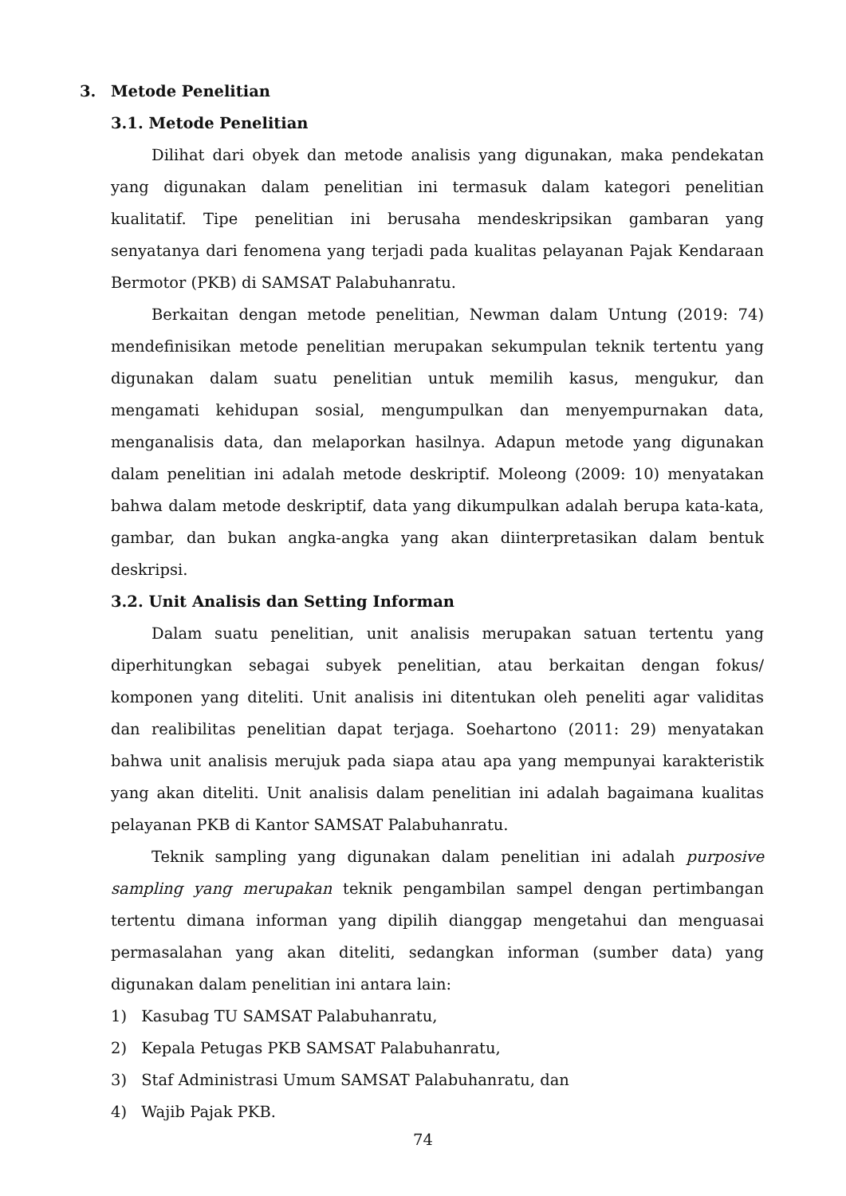3. Metode Penelitian
3.1. Metode Penelitian
Dilihat dari obyek dan metode analisis yang digunakan, maka pendekatan yang digunakan dalam penelitian ini termasuk dalam kategori penelitian kualitatif. Tipe penelitian ini berusaha mendeskripsikan gambaran yang senyatanya dari fenomena yang terjadi pada kualitas pelayanan Pajak Kendaraan Bermotor (PKB) di SAMSAT Palabuhanratu.
Berkaitan dengan metode penelitian, Newman dalam Untung (2019: 74) mendefinisikan metode penelitian merupakan sekumpulan teknik tertentu yang digunakan dalam suatu penelitian untuk memilih kasus, mengukur, dan mengamati kehidupan sosial, mengumpulkan dan menyempurnakan data, menganalisis data, dan melaporkan hasilnya. Adapun metode yang digunakan dalam penelitian ini adalah metode deskriptif. Moleong (2009: 10) menyatakan bahwa dalam metode deskriptif, data yang dikumpulkan adalah berupa kata-kata, gambar, dan bukan angka-angka yang akan diinterpretasikan dalam bentuk deskripsi.
3.2. Unit Analisis dan Setting Informan
Dalam suatu penelitian, unit analisis merupakan satuan tertentu yang diperhitungkan sebagai subyek penelitian, atau berkaitan dengan fokus/ komponen yang diteliti. Unit analisis ini ditentukan oleh peneliti agar validitas dan realibilitas penelitian dapat terjaga. Soehartono (2011: 29) menyatakan bahwa unit analisis merujuk pada siapa atau apa yang mempunyai karakteristik yang akan diteliti. Unit analisis dalam penelitian ini adalah bagaimana kualitas pelayanan PKB di Kantor SAMSAT Palabuhanratu.
Teknik sampling yang digunakan dalam penelitian ini adalah purposive sampling yang merupakan teknik pengambilan sampel dengan pertimbangan tertentu dimana informan yang dipilih dianggap mengetahui dan menguasai permasalahan yang akan diteliti, sedangkan informan (sumber data) yang digunakan dalam penelitian ini antara lain:
1) Kasubag TU SAMSAT Palabuhanratu,
2) Kepala Petugas PKB SAMSAT Palabuhanratu,
3) Staf Administrasi Umum SAMSAT Palabuhanratu, dan
4) Wajib Pajak PKB.
74